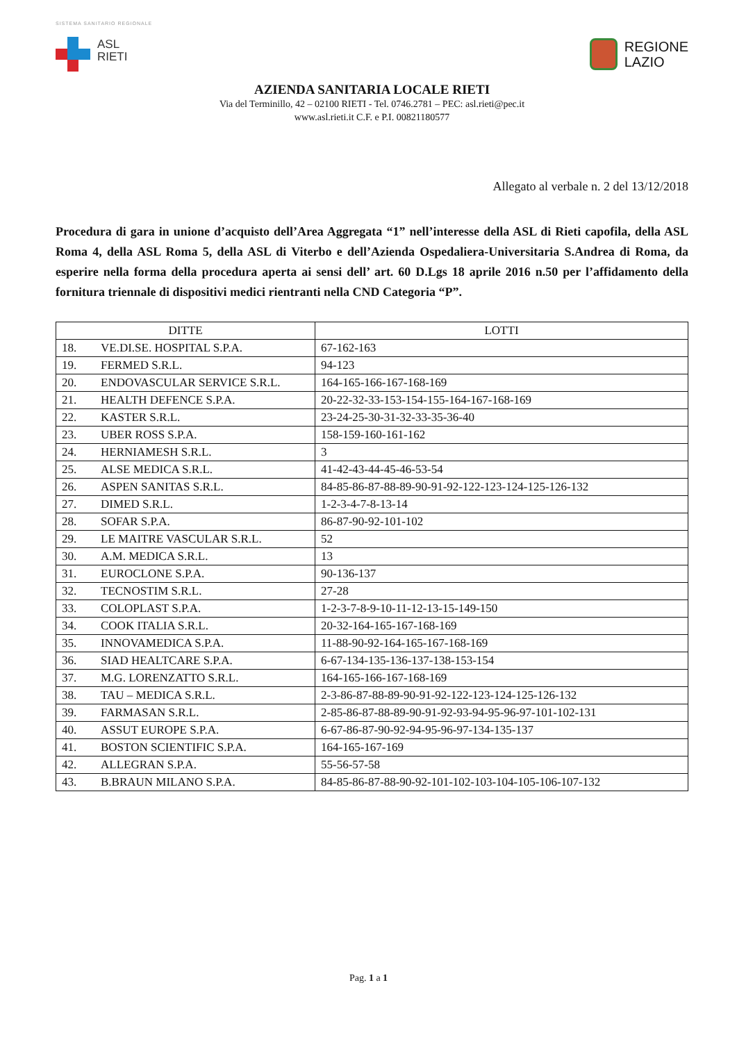SISTEMA SANITARIO REGIONALE
ASL
RIETI
REGIONE
LAZIO
AZIENDA SANITARIA LOCALE RIETI
Via del Terminillo, 42 – 02100 RIETI - Tel. 0746.2781 – PEC: asl.rieti@pec.it
www.asl.rieti.it C.F. e P.I. 00821180577
Allegato al verbale n. 2 del 13/12/2018
Procedura di gara in unione d’acquisto dell’Area Aggregata “1” nell’interesse della ASL di Rieti capofila, della ASL Roma 4, della ASL Roma 5, della ASL di Viterbo e dell’Azienda Ospedaliera-Universitaria S.Andrea di Roma, da esperire nella forma della procedura aperta ai sensi dell’ art. 60 D.Lgs 18 aprile 2016 n.50 per l’affidamento della fornitura triennale di dispositivi medici rientranti nella CND Categoria “P”.
| DITTE | | LOTTI |
| --- | --- | --- |
| 18. | VE.DI.SE. HOSPITAL S.P.A. | 67-162-163 |
| 19. | FERMED S.R.L. | 94-123 |
| 20. | ENDOVASCULAR SERVICE S.R.L. | 164-165-166-167-168-169 |
| 21. | HEALTH DEFENCE S.P.A. | 20-22-32-33-153-154-155-164-167-168-169 |
| 22. | KASTER S.R.L. | 23-24-25-30-31-32-33-35-36-40 |
| 23. | UBER ROSS S.P.A. | 158-159-160-161-162 |
| 24. | HERNIAMESH S.R.L. | 3 |
| 25. | ALSE MEDICA S.R.L. | 41-42-43-44-45-46-53-54 |
| 26. | ASPEN SANITAS S.R.L. | 84-85-86-87-88-89-90-91-92-122-123-124-125-126-132 |
| 27. | DIMED S.R.L. | 1-2-3-4-7-8-13-14 |
| 28. | SOFAR S.P.A. | 86-87-90-92-101-102 |
| 29. | LE MAITRE VASCULAR S.R.L. | 52 |
| 30. | A.M. MEDICA S.R.L. | 13 |
| 31. | EUROCLONE S.P.A. | 90-136-137 |
| 32. | TECNOSTIM S.R.L. | 27-28 |
| 33. | COLOPLAST S.P.A. | 1-2-3-7-8-9-10-11-12-13-15-149-150 |
| 34. | COOK ITALIA S.R.L. | 20-32-164-165-167-168-169 |
| 35. | INNOVAMEDICA S.P.A. | 11-88-90-92-164-165-167-168-169 |
| 36. | SIAD HEALTCARE S.P.A. | 6-67-134-135-136-137-138-153-154 |
| 37. | M.G. LORENZATTO S.R.L. | 164-165-166-167-168-169 |
| 38. | TAU – MEDICA S.R.L. | 2-3-86-87-88-89-90-91-92-122-123-124-125-126-132 |
| 39. | FARMASAN S.R.L. | 2-85-86-87-88-89-90-91-92-93-94-95-96-97-101-102-131 |
| 40. | ASSUT EUROPE S.P.A. | 6-67-86-87-90-92-94-95-96-97-134-135-137 |
| 41. | BOSTON SCIENTIFIC S.P.A. | 164-165-167-169 |
| 42. | ALLEGRAN S.P.A. | 55-56-57-58 |
| 43. | B.BRAUN MILANO S.P.A. | 84-85-86-87-88-90-92-101-102-103-104-105-106-107-132 |
Pag. 1 a 1